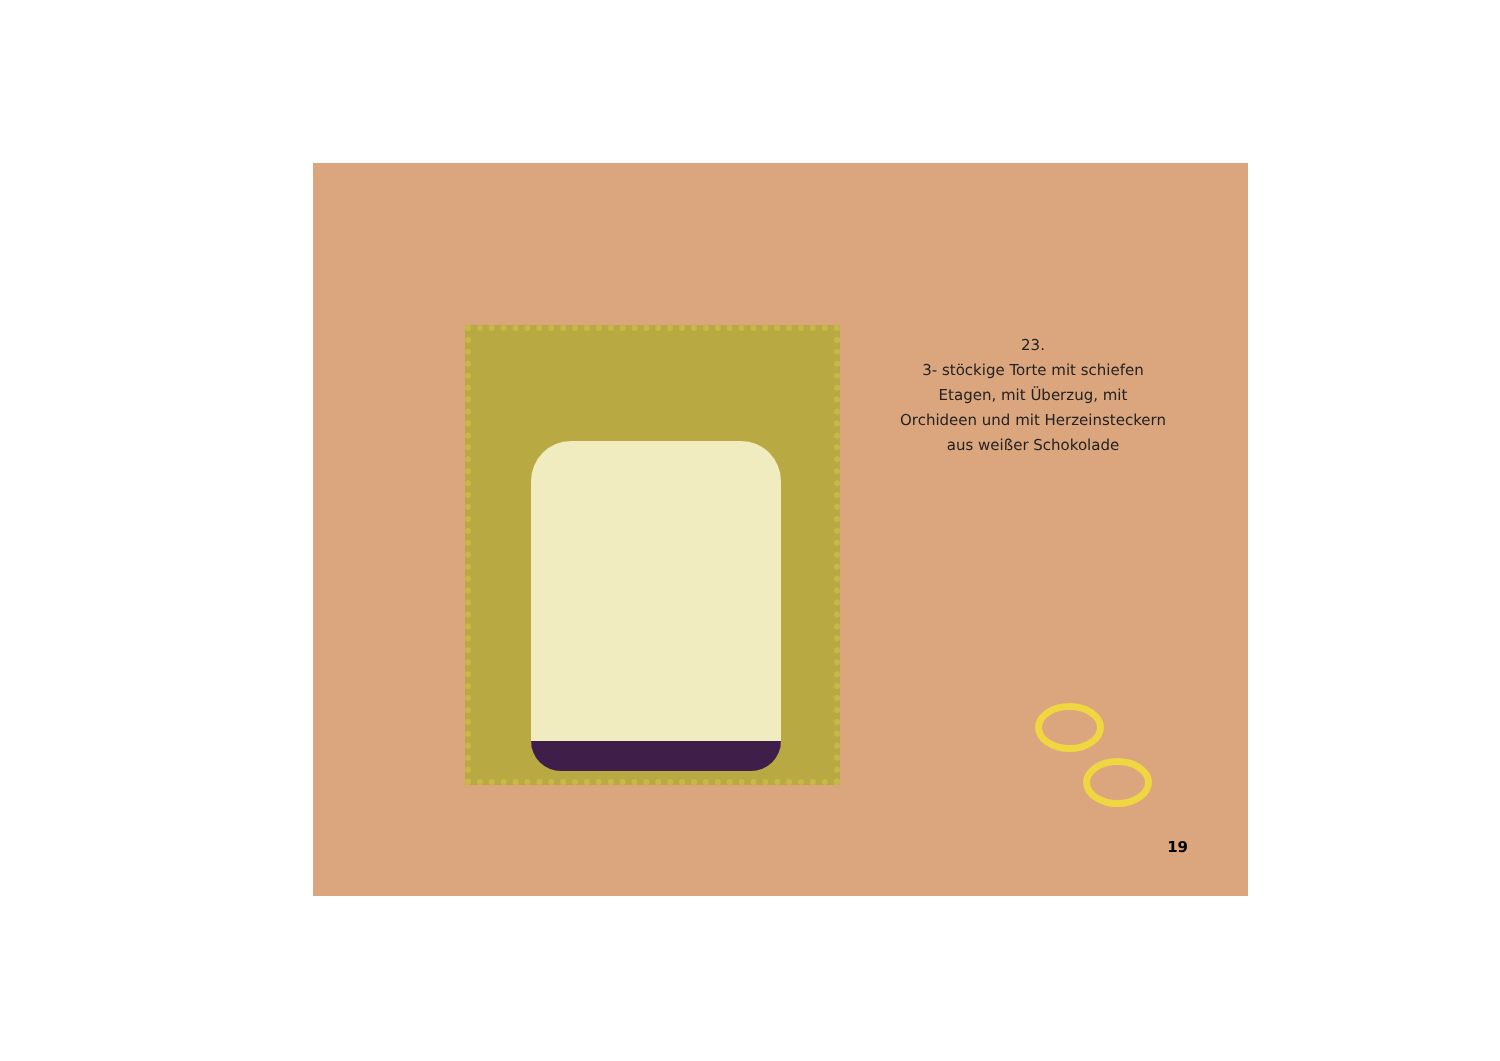23.
3- stöckige Torte mit schiefen
Etagen, mit Überzug, mit
Orchideen und mit Herzeinsteckern
aus weißer Schokolade
19